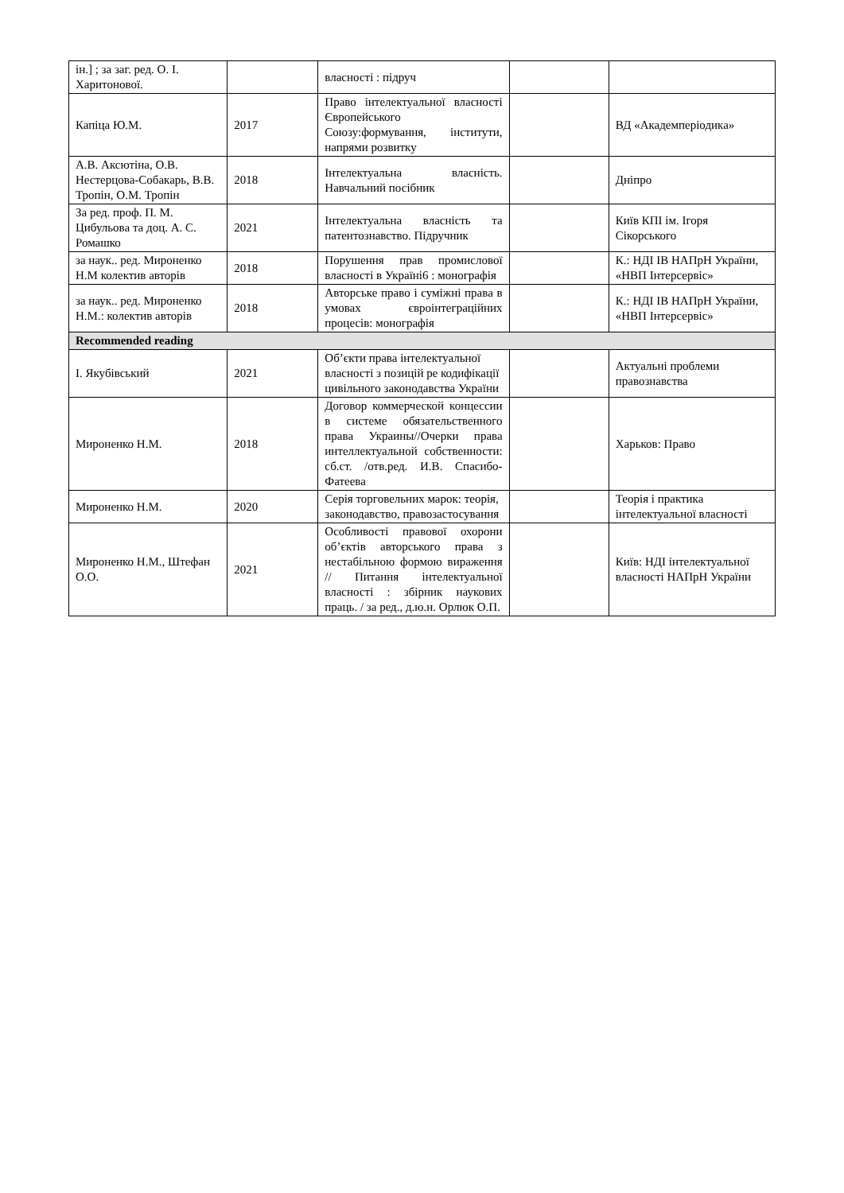| ін.] ; за заг. ред. О. І. Харитонової. | | власності : підруч | | |
| Капіца Ю.М. | 2017 | Право інтелектуальної власності Європейського Союзу:формування, інститути, напрями розвитку | | ВД «Академперіодика» |
| А.В. Аксютіна, О.В. Нестерцова-Собакарь, В.В. Тропін, О.М. Тропін | 2018 | Інтелектуальна власність. Навчальний посібник | | Дніпро |
| За ред. проф. П. М. Цибульова та доц. А. С. Ромашко | 2021 | Інтелектуальна власність та патентознавство. Підручник | | Київ КПІ ім. Ігоря Сікорського |
| за наук.. ред. Мироненко Н.М колектив авторів | 2018 | Порушення прав промислової власності в Україні6 : монографія | | К.: НДІ ІВ НАПрН України, «НВП Інтерсервіс» |
| за наук.. ред. Мироненко Н.М.: колектив авторів | 2018 | Авторське право і суміжні права в умовах євроінтеграційних процесів: монографія | | К.: НДІ ІВ НАПрН України, «НВП Інтерсервіс» |
| Recommended reading | | | | |
| І. Якубівський | 2021 | Об’єкти права інтелектуальної власності з позицій ре кодифікації цивільного законодавства України | | Актуальні проблеми правознавства |
| Мироненко Н.М. | 2018 | Договор коммерческой концессии в системе обязательственного права Украины//Очерки права интеллектуальной собственности: сб.ст. /отв.ред. И.В. Спасибо-Фатеева | | Харьков: Право |
| Мироненко Н.М. | 2020 | Серія торговельних марок: теорія, законодавство, правозастосування | | Теорія і практика інтелектуальної власності |
| Мироненко Н.М., Штефан О.О. | 2021 | Особливості правової охорони об’єктів авторського права з нестабільною формою вираження // Питання інтелектуальної власності : збірник наукових праць. / за ред., д.ю.н. Орлюк О.П. | | Київ: НДІ інтелектуальної власності НАПрН України |